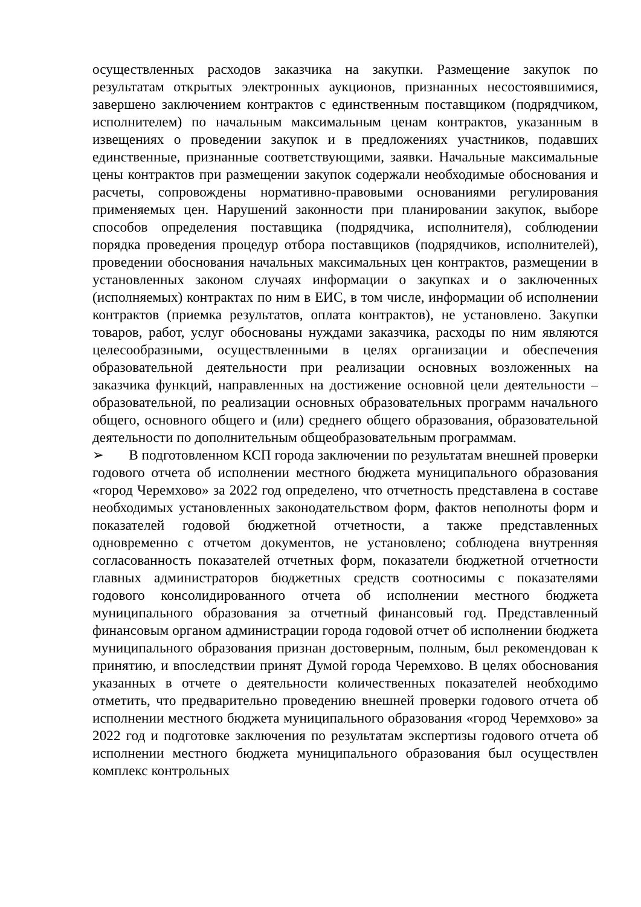осуществленных расходов заказчика на закупки. Размещение закупок по результатам открытых электронных аукционов, признанных несостоявшимися, завершено заключением контрактов с единственным поставщиком (подрядчиком, исполнителем) по начальным максимальным ценам контрактов, указанным в извещениях о проведении закупок и в предложениях участников, подавших единственные, признанные соответствующими, заявки. Начальные максимальные цены контрактов при размещении закупок содержали необходимые обоснования и расчеты, сопровождены нормативно-правовыми основаниями регулирования применяемых цен. Нарушений законности при планировании закупок, выборе способов определения поставщика (подрядчика, исполнителя), соблюдении порядка проведения процедур отбора поставщиков (подрядчиков, исполнителей), проведении обоснования начальных максимальных цен контрактов, размещении в установленных законом случаях информации о закупках и о заключенных (исполняемых) контрактах по ним в ЕИС, в том числе, информации об исполнении контрактов (приемка результатов, оплата контрактов), не установлено. Закупки товаров, работ, услуг обоснованы нуждами заказчика, расходы по ним являются целесообразными, осуществленными в целях организации и обеспечения образовательной деятельности при реализации основных возложенных на заказчика функций, направленных на достижение основной цели деятельности – образовательной, по реализации основных образовательных программ начального общего, основного общего и (или) среднего общего образования, образовательной деятельности по дополнительным общеобразовательным программам.
➢ В подготовленном КСП города заключении по результатам внешней проверки годового отчета об исполнении местного бюджета муниципального образования «город Черемхово» за 2022 год определено, что отчетность представлена в составе необходимых установленных законодательством форм, фактов неполноты форм и показателей годовой бюджетной отчетности, а также представленных одновременно с отчетом документов, не установлено; соблюдена внутренняя согласованность показателей отчетных форм, показатели бюджетной отчетности главных администраторов бюджетных средств соотносимы с показателями годового консолидированного отчета об исполнении местного бюджета муниципального образования за отчетный финансовый год. Представленный финансовым органом администрации города годовой отчет об исполнении бюджета муниципального образования признан достоверным, полным, был рекомендован к принятию, и впоследствии принят Думой города Черемхово. В целях обоснования указанных в отчете о деятельности количественных показателей необходимо отметить, что предварительно проведению внешней проверки годового отчета об исполнении местного бюджета муниципального образования «город Черемхово» за 2022 год и подготовке заключения по результатам экспертизы годового отчета об исполнении местного бюджета муниципального образования был осуществлен комплекс контрольных